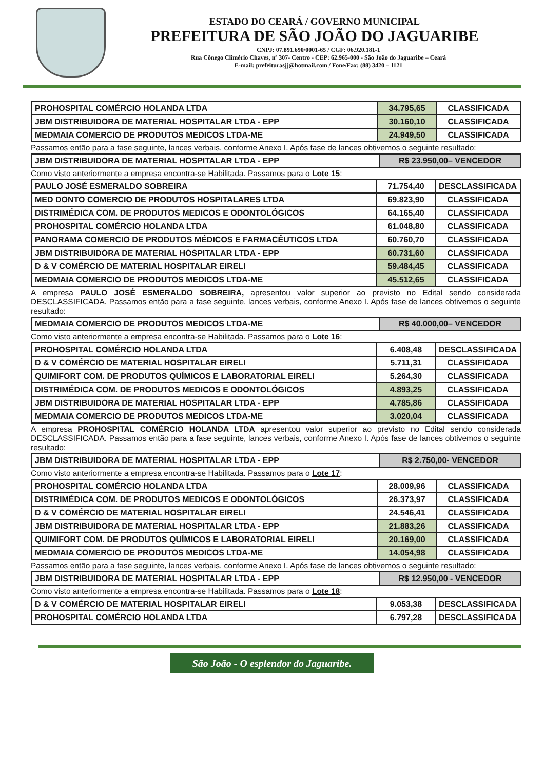ESTADO DO CEARÁ / GOVERNO MUNICIPAL
PREFEITURA DE SÃO JOÃO DO JAGUARIBE
CNPJ: 07.891.690/0001-65 / CGF: 06.920.181-1
Rua Cônego Climério Chaves, nº 307- Centro - CEP: 62.965-000 - São João do Jaguaribe – Ceará
E-mail: prefeiturasjj@hotmail.com / Fone/Fax: (88) 3420 – 1121
| PROHOSPITAL COMÉRCIO HOLANDA LTDA | 34.795,65 | CLASSIFICADA |
| JBM DISTRIBUIDORA DE MATERIAL HOSPITALAR LTDA - EPP | 30.160,10 | CLASSIFICADA |
| MEDMAIA COMERCIO DE PRODUTOS MEDICOS LTDA-ME | 24.949,50 | CLASSIFICADA |
Passamos então para a fase seguinte, lances verbais, conforme Anexo I. Após fase de lances obtivemos o seguinte resultado:
| JBM DISTRIBUIDORA DE MATERIAL HOSPITALAR LTDA - EPP | R$ 23.950,00– VENCEDOR |
Como visto anteriormente a empresa encontra-se Habilitada. Passamos para o Lote 15:
| PAULO JOSÉ ESMERALDO SOBREIRA | 71.754,40 | DESCLASSIFICADA |
| MED DONTO COMERCIO DE PRODUTOS HOSPITALARES LTDA | 69.823,90 | CLASSIFICADA |
| DISTRIMÉDICA COM. DE PRODUTOS MEDICOS E ODONTOLÓGICOS | 64.165,40 | CLASSIFICADA |
| PROHOSPITAL COMÉRCIO HOLANDA LTDA | 61.048,80 | CLASSIFICADA |
| PANORAMA COMERCIO DE PRODUTOS MÉDICOS E FARMACÊUTICOS LTDA | 60.760,70 | CLASSIFICADA |
| JBM DISTRIBUIDORA DE MATERIAL HOSPITALAR LTDA - EPP | 60.731,60 | CLASSIFICADA |
| D & V COMÉRCIO DE MATERIAL HOSPITALAR EIRELI | 59.484,45 | CLASSIFICADA |
| MEDMAIA COMERCIO DE PRODUTOS MEDICOS LTDA-ME | 45.512,65 | CLASSIFICADA |
A empresa PAULO JOSÉ ESMERALDO SOBREIRA, apresentou valor superior ao previsto no Edital sendo considerada DESCLASSIFICADA. Passamos então para a fase seguinte, lances verbais, conforme Anexo I. Após fase de lances obtivemos o seguinte resultado:
| MEDMAIA COMERCIO DE PRODUTOS MEDICOS LTDA-ME | R$ 40.000,00– VENCEDOR |
Como visto anteriormente a empresa encontra-se Habilitada. Passamos para o Lote 16:
| PROHOSPITAL COMÉRCIO HOLANDA LTDA | 6.408,48 | DESCLASSIFICADA |
| D & V COMÉRCIO DE MATERIAL HOSPITALAR EIRELI | 5.711,31 | CLASSIFICADA |
| QUIMIFORT COM. DE PRODUTOS QUÍMICOS E LABORATORIAL EIRELI | 5.264,30 | CLASSIFICADA |
| DISTRIMÉDICA COM. DE PRODUTOS MEDICOS E ODONTOLÓGICOS | 4.893,25 | CLASSIFICADA |
| JBM DISTRIBUIDORA DE MATERIAL HOSPITALAR LTDA - EPP | 4.785,86 | CLASSIFICADA |
| MEDMAIA COMERCIO DE PRODUTOS MEDICOS LTDA-ME | 3.020,04 | CLASSIFICADA |
A empresa PROHOSPITAL COMÉRCIO HOLANDA LTDA apresentou valor superior ao previsto no Edital sendo considerada DESCLASSIFICADA. Passamos então para a fase seguinte, lances verbais, conforme Anexo I. Após fase de lances obtivemos o seguinte resultado:
| JBM DISTRIBUIDORA DE MATERIAL HOSPITALAR LTDA - EPP | R$ 2.750,00- VENCEDOR |
Como visto anteriormente a empresa encontra-se Habilitada. Passamos para o Lote 17:
| PROHOSPITAL COMÉRCIO HOLANDA LTDA | 28.009,96 | CLASSIFICADA |
| DISTRIMÉDICA COM. DE PRODUTOS MEDICOS E ODONTOLÓGICOS | 26.373,97 | CLASSIFICADA |
| D & V COMÉRCIO DE MATERIAL HOSPITALAR EIRELI | 24.546,41 | CLASSIFICADA |
| JBM DISTRIBUIDORA DE MATERIAL HOSPITALAR LTDA - EPP | 21.883,26 | CLASSIFICADA |
| QUIMIFORT COM. DE PRODUTOS QUÍMICOS E LABORATORIAL EIRELI | 20.169,00 | CLASSIFICADA |
| MEDMAIA COMERCIO DE PRODUTOS MEDICOS LTDA-ME | 14.054,98 | CLASSIFICADA |
Passamos então para a fase seguinte, lances verbais, conforme Anexo I. Após fase de lances obtivemos o seguinte resultado:
| JBM DISTRIBUIDORA DE MATERIAL HOSPITALAR LTDA - EPP | R$ 12.950,00 - VENCEDOR |
Como visto anteriormente a empresa encontra-se Habilitada. Passamos para o Lote 18:
| D & V COMÉRCIO DE MATERIAL HOSPITALAR EIRELI | 9.053,38 | DESCLASSIFICADA |
| PROHOSPITAL COMÉRCIO HOLANDA LTDA | 6.797,28 | DESCLASSIFICADA |
São João - O esplendor do Jaguaribe.